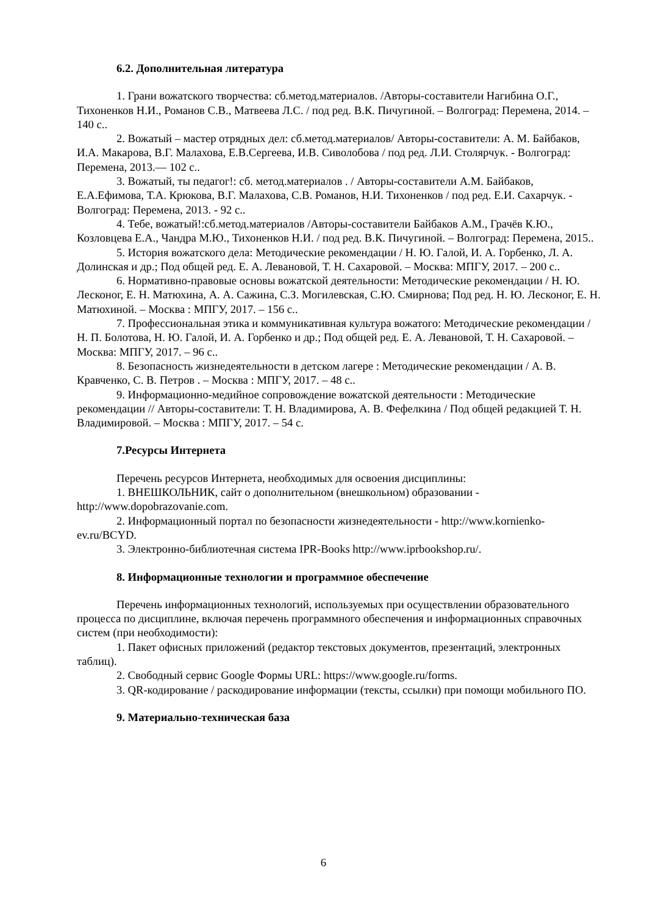6.2. Дополнительная литература
1. Грани вожатского творчества: сб.метод.материалов. /Авторы-составители Нагибина О.Г., Тихоненков Н.И., Романов С.В., Матвеева Л.С. / под ред. В.К. Пичугиной. – Волгоград: Перемена, 2014. – 140 с..
2. Вожатый – мастер отрядных дел: сб.метод.материалов/ Авторы-составители: А. М. Байбаков, И.А. Макарова, В.Г. Малахова, Е.В.Сергеева, И.В. Сиволобова / под ред. Л.И. Столярчук. - Волгоград: Перемена, 2013.— 102 с..
3. Вожатый, ты педагог!: сб. метод.материалов . / Авторы-составители А.М. Байбаков, Е.А.Ефимова, Т.А. Крюкова, В.Г. Малахова, С.В. Романов, Н.И. Тихоненков / под ред. Е.И. Сахарчук. - Волгоград: Перемена, 2013. - 92 с..
4. Тебе, вожатый!:сб.метод.материалов /Авторы-составители Байбаков А.М., Грачёв К.Ю., Козловцева Е.А., Чандра М.Ю., Тихоненков Н.И. / под ред. В.К. Пичугиной. – Волгоград: Перемена, 2015..
5. История вожатского дела: Методические рекомендации / Н. Ю. Галой, И. А. Горбенко, Л. А. Долинская и др.; Под общей ред. Е. А. Левановой, Т. Н. Сахаровой. – Москва: МПГУ, 2017. – 200 с..
6. Нормативно-правовые основы вожатской деятельности: Методические рекомендации / Н. Ю. Лесконог, Е. Н. Матюхина, А. А. Сажина, С.З. Могилевская, С.Ю. Смирнова; Под ред. Н. Ю. Лесконог, Е. Н. Матюхиной. – Москва : МПГУ, 2017. – 156 с..
7. Профессиональная этика и коммуникативная культура вожатого: Методические рекомендации / Н. П. Болотова, Н. Ю. Галой, И. А. Горбенко и др.; Под общей ред. Е. А. Левановой, Т. Н. Сахаровой. – Москва: МПГУ, 2017. – 96 с..
8. Безопасность жизнедеятельности в детском лагере : Методические рекомендации / А. В. Кравченко, С. В. Петров . – Москва : МПГУ, 2017. – 48 с..
9. Информационно-медийное сопровождение вожатской деятельности : Методические рекомендации // Авторы-составители: Т. Н. Владимирова, А. В. Фефелкина / Под общей редакцией Т. Н. Владимировой. – Москва : МПГУ, 2017. – 54 с.
7.Ресурсы Интернета
Перечень ресурсов Интернета, необходимых для освоения дисциплины:
1. ВНЕШКОЛЬНИК, сайт о дополнительном (внешкольном) образовании - http://www.dopobrazovanie.com.
2. Информационный портал по безопасности жизнедеятельности - http://www.kornienko-ev.ru/BCYD.
3. Электронно-библиотечная система IPR-Books http://www.iprbookshop.ru/.
8. Информационные технологии и программное обеспечение
Перечень информационных технологий, используемых при осуществлении образовательного процесса по дисциплине, включая перечень программного обеспечения и информационных справочных систем (при необходимости):
1. Пакет офисных приложений (редактор текстовых документов, презентаций, электронных таблиц).
2. Свободный сервис Google Формы URL: https://www.google.ru/forms.
3. QR-кодирование / раскодирование информации (тексты, ссылки) при помощи мобильного ПО.
9. Материально-техническая база
6